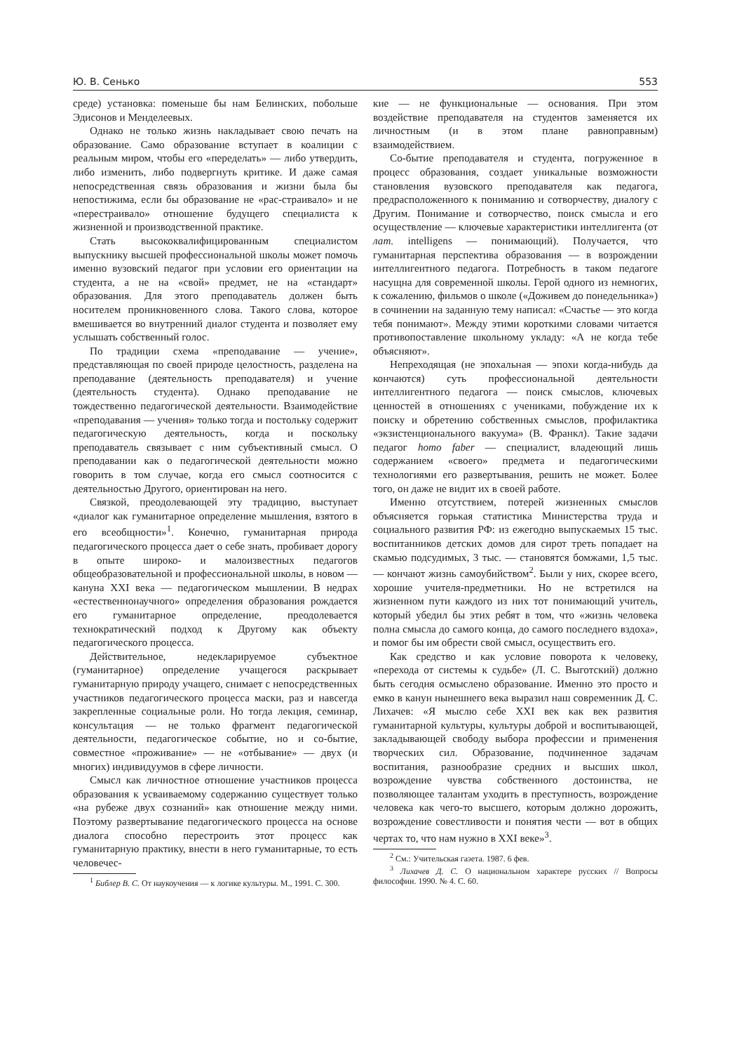Ю. В. Сенько 553
среде) установка: поменьше бы нам Белинских, побольше Эдисонов и Менделеевых.
Однако не только жизнь накладывает свою печать на образование. Само образование вступает в коалиции с реальным миром, чтобы его «переделать» — либо утвердить, либо изменить, либо подвергнуть критике. И даже самая непосредственная связь образования и жизни была бы непостижима, если бы образование не «рас-страивало» и не «перестраивало» отношение будущего специалиста к жизненной и производственной практике.
Стать высококвалифицированным специалистом выпускнику высшей профессиональной школы может помочь именно вузовский педагог при условии его ориентации на студента, а не на «свой» предмет, не на «стандарт» образования. Для этого преподаватель должен быть носителем проникновенного слова. Такого слова, которое вмешивается во внутренний диалог студента и позволяет ему услышать собственный голос.
По традиции схема «преподавание — учение», представляющая по своей природе целостность, разделена на преподавание (деятельность преподавателя) и учение (деятельность студента). Однако преподавание не тождественно педагогической деятельности. Взаимодействие «преподавания — учения» только тогда и постольку содержит педагогическую деятельность, когда и поскольку преподаватель связывает с ним субъективный смысл. О преподавании как о педагогической деятельности можно говорить в том случае, когда его смысл соотносится с деятельностью Другого, ориентирован на него.
Связкой, преодолевающей эту традицию, выступает «диалог как гуманитарное определение мышления, взятого в его всеобщности»<sup>1</sup>. Конечно, гуманитарная природа педагогического процесса дает о себе знать, пробивает дорогу в опыте широко- и малоизвестных педагогов общеобразовательной и профессиональной школы, в новом — кануна XXI века — педагогическом мышлении. В недрах «естественнонаучного» определения образования рождается его гуманитарное определение, преодолевается технократический подход к Другому как объекту педагогического процесса.
Действительное, недекларируемое субъектное (гуманитарное) определение учащегося раскрывает гуманитарную природу учащего, снимает с непосредственных участников педагогического процесса маски, раз и навсегда закрепленные социальные роли. Но тогда лекция, семинар, консультация — не только фрагмент педагогической деятельности, педагогическое событие, но и со-бытие, совместное «проживание» — не «отбывание» — двух (и многих) индивидуумов в сфере личности.
Смысл как личностное отношение участников процесса образования к усваиваемому содержанию существует только «на рубеже двух сознаний» как отношение между ними. Поэтому развертывание педагогического процесса на основе диалога способно перестроить этот процесс как гуманитарную практику, внести в него гуманитарные, то есть человечес-
<sup>1</sup> Библер В. С. От наукоучения — к логике культуры. М., 1991. С. 300.
кие — не функциональные — основания. При этом воздействие преподавателя на студентов заменяется их личностным (и в этом плане равноправным) взаимодействием.
Со-бытие преподавателя и студента, погруженное в процесс образования, создает уникальные возможности становления вузовского преподавателя как педагога, предрасположенного к пониманию и сотворчеству, диалогу с Другим. Понимание и сотворчество, поиск смысла и его осуществление — ключевые характеристики интеллигента (от лат. intelligens — понимающий). Получается, что гуманитарная перспектива образования — в возрождении интеллигентного педагога. Потребность в таком педагоге насущна для современной школы. Герой одного из немногих, к сожалению, фильмов о школе («Доживем до понедельника») в сочинении на заданную тему написал: «Счастье — это когда тебя понимают». Между этими короткими словами читается противопоставление школьному укладу: «А не когда тебе объясняют».
Непреходящая (не эпохальная — эпохи когда-нибудь да кончаются) суть профессиональной деятельности интеллигентного педагога — поиск смыслов, ключевых ценностей в отношениях с учениками, побуждение их к поиску и обретению собственных смыслов, профилактика «экзистенционального вакуума» (В. Франкл). Такие задачи педагог homo faber — специалист, владеющий лишь содержанием «своего» предмета и педагогическими технологиями его развертывания, решить не может. Более того, он даже не видит их в своей работе.
Именно отсутствием, потерей жизненных смыслов объясняется горькая статистика Министерства труда и социального развития РФ: из ежегодно выпускаемых 15 тыс. воспитанников детских домов для сирот треть попадает на скамью подсудимых, 3 тыс. — становятся бомжами, 1,5 тыс. — кончают жизнь самоубийством<sup>2</sup>. Были у них, скорее всего, хорошие учителя-предметники. Но не встретился на жизненном пути каждого из них тот понимающий учитель, который убедил бы этих ребят в том, что «жизнь человека полна смысла до самого конца, до самого последнего вздоха», и помог бы им обрести свой смысл, осуществить его.
Как средство и как условие поворота к человеку, «перехода от системы к судьбе» (Л. С. Выготский) должно быть сегодня осмыслено образование. Именно это просто и емко в канун нынешнего века выразил наш современник Д. С. Лихачев: «Я мыслю себе XXI век как век развития гуманитарной культуры, культуры доброй и воспитывающей, закладывающей свободу выбора профессии и применения творческих сил. Образование, подчиненное задачам воспитания, разнообразие средних и высших школ, возрождение чувства собственного достоинства, не позволяющее талантам уходить в преступность, возрождение человека как чего-то высшего, которым должно дорожить, возрождение совестливости и понятия чести — вот в общих чертах то, что нам нужно в XXI веке»<sup>3</sup>.
<sup>2</sup> См.: Учительская газета. 1987. 6 фев.
<sup>3</sup> Лихачев Д. С. О национальном характере русских // Вопросы философии. 1990. № 4. С. 60.